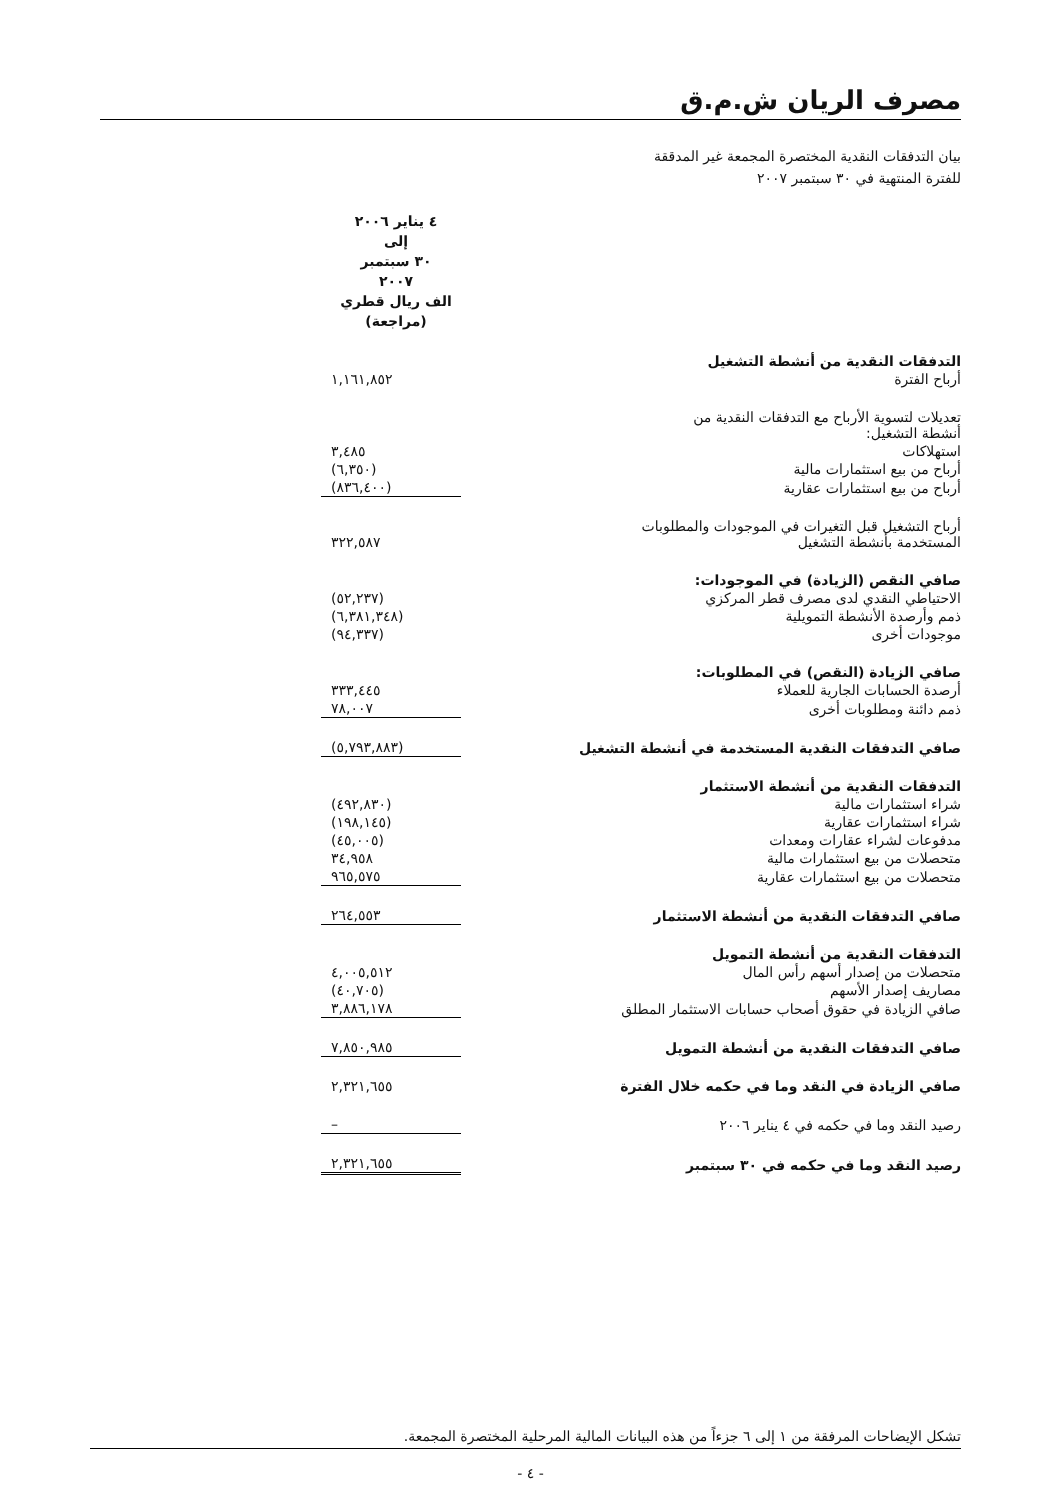مصرف الريان ش.م.ق
بيان التدفقات النقدية المختصرة المجمعة غير المدققة
للفترة المنتهية في ٣٠ سبتمبر ٢٠٠٧
| | ٤ يناير ٢٠٠٦ إلى ٣٠ سبتمبر ٢٠٠٧ الف ريال قطري (مراجعة) |
| التدفقات النقدية من أنشطة التشغيل | |
| أرباح الفترة | ١,١٦١,٨٥٢ |
| تعديلات لتسوية الأرباح مع التدفقات النقدية من أنشطة التشغيل: | |
| استهلاكات | ٣,٤٨٥ |
| أرباح من بيع استثمارات مالية | (٦,٣٥٠) |
| أرباح من بيع استثمارات عقارية | (٨٣٦,٤٠٠) |
| أرباح التشغيل قبل التغيرات في الموجودات والمطلوبات المستخدمة بأنشطة التشغيل | ٣٢٢,٥٨٧ |
| صافي النقص (الزيادة) في الموجودات: | |
| الاحتياطي النقدي لدى مصرف قطر المركزي | (٥٢,٢٣٧) |
| ذمم وأرصدة الأنشطة التمويلية | (٦,٣٨١,٣٤٨) |
| موجودات أخرى | (٩٤,٣٣٧) |
| صافي الزيادة (النقص) في المطلوبات: | |
| أرصدة الحسابات الجارية للعملاء | ٣٣٣,٤٤٥ |
| ذمم دائنة ومطلوبات أخرى | ٧٨,٠٠٧ |
| صافي التدفقات النقدية المستخدمة في أنشطة التشغيل | (٥,٧٩٣,٨٨٣) |
| التدفقات النقدية من أنشطة الاستثمار | |
| شراء استثمارات مالية | (٤٩٢,٨٣٠) |
| شراء استثمارات عقارية | (١٩٨,١٤٥) |
| مدفوعات لشراء عقارات ومعدات | (٤٥,٠٠٥) |
| متحصلات من بيع استثمارات مالية | ٣٤,٩٥٨ |
| متحصلات من بيع استثمارات عقارية | ٩٦٥,٥٧٥ |
| صافي التدفقات النقدية من أنشطة الاستثمار | ٢٦٤,٥٥٣ |
| التدفقات النقدية من أنشطة التمويل | |
| متحصلات من إصدار أسهم رأس المال | ٤,٠٠٥,٥١٢ |
| مصاريف إصدار الأسهم | (٤٠,٧٠٥) |
| صافي الزيادة في حقوق أصحاب حسابات الاستثمار المطلق | ٣,٨٨٦,١٧٨ |
| صافي التدفقات النقدية من أنشطة التمويل | ٧,٨٥٠,٩٨٥ |
| صافي الزيادة في النقد وما في حكمه خلال الفترة | ٢,٣٢١,٦٥٥ |
| رصيد النقد وما في حكمه في ٤ يناير ٢٠٠٦ | – |
| رصيد النقد وما في حكمه في ٣٠ سبتمبر | ٢,٣٢١,٦٥٥ |
تشكل الإيضاحات المرفقة من ١ إلى ٦ جزءاً من هذه البيانات المالية المرحلية المختصرة المجمعة.
- ٤ -